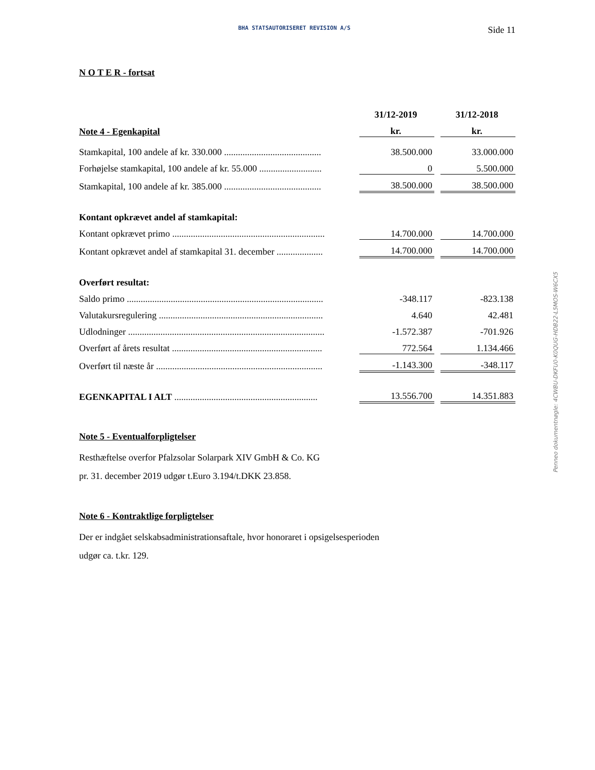BHA STATSAUTORISERET REVISION A/S Side 11
N O T E R - fortsat
| | 31/12-2019 | | 31/12-2018 |
| Note 4 - Egenkapital | kr. | | kr. |
| Stamkapital, 100 andele af kr. 330.000 .......................................... | 38.500.000 | | 33.000.000 |
| Forhøjelse stamkapital, 100 andele af kr. 55.000 ........................... | 0 | | 5.500.000 |
| Stamkapital, 100 andele af kr. 385.000 .......................................... | 38.500.000 | | 38.500.000 |
| Kontant opkrævet andel af stamkapital: | | | |
| Kontant opkrævet primo .................................................................. | 14.700.000 | | 14.700.000 |
| Kontant opkrævet andel af stamkapital 31. december .................... | 14.700.000 | | 14.700.000 |
| Overført resultat: | | | |
| Saldo primo ..................................................................................... | -348.117 | | -823.138 |
| Valutakursregulering ....................................................................... | 4.640 | | 42.481 |
| Udlodninger ..................................................................................... | -1.572.387 | | -701.926 |
| Overført af årets resultat ................................................................. | 772.564 | | 1.134.466 |
| Overført til næste år ........................................................................ | -1.143.300 | | -348.117 |
| EGENKAPITAL I ALT .............................................................. | 13.556.700 | | 14.351.883 |
Note 5 - Eventualforpligtelser
Resthæftelse overfor Pfalzsolar Solarpark XIV GmbH & Co. KG
pr. 31. december 2019 udgør t.Euro 3.194/t.DKK 23.858.
Note 6 - Kontraktlige forpligtelser
Der er indgået selskabsadministrationsaftale, hvor honoraret i opsigelsesperioden
udgør ca. t.kr. 129.
Penneo dokumentnøgle: 4CWBU-DKFU0-K0QUG-HDB22-L5MOS-W6CX5